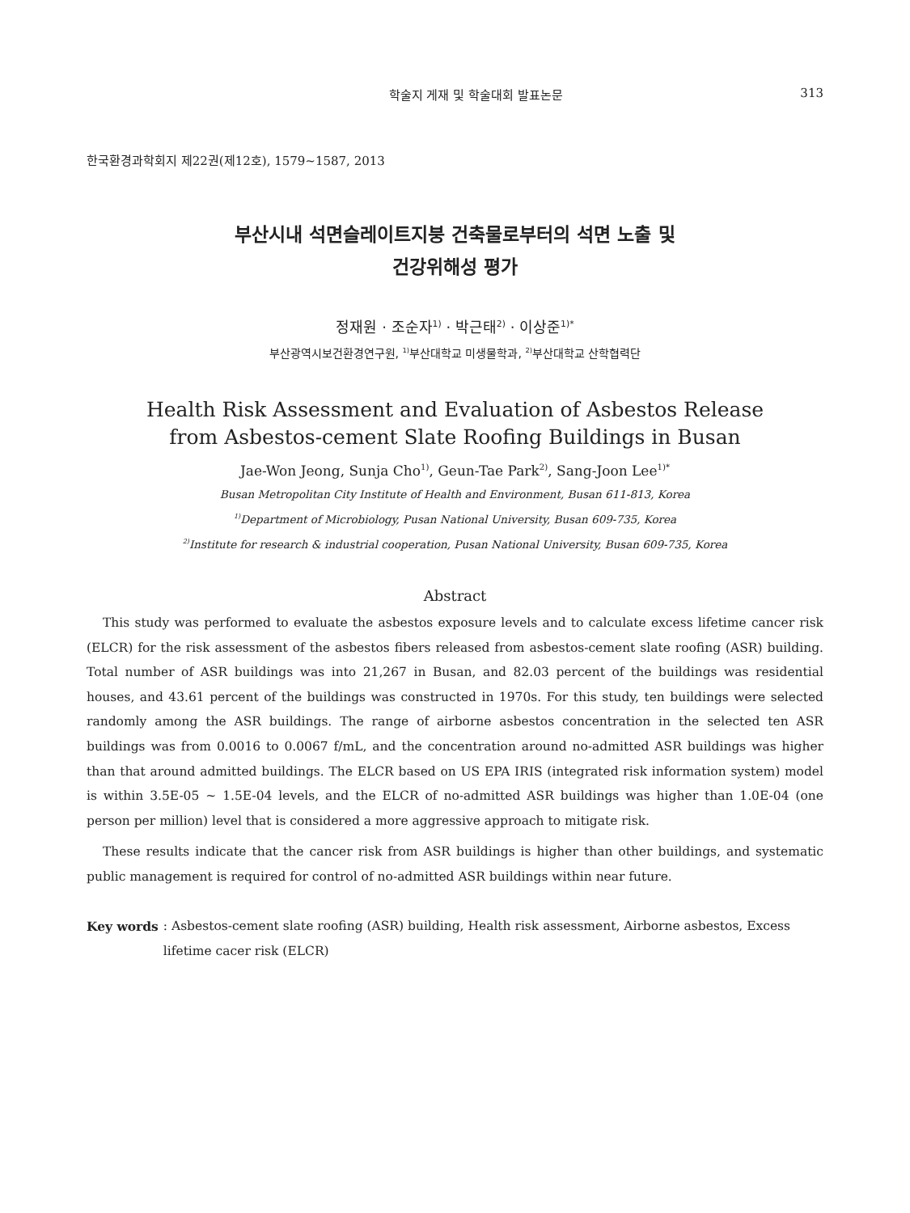학술지 게재 및 학술대회 발표논문 313
한국환경과학회지 제22권(제12호), 1579~1587, 2013
부산시내 석면슬레이트지붕 건축물로부터의 석면 노출 및
건강위해성 평가
정재원 · 조순자<sup>1)</sup> · 박근태<sup>2)</sup> · 이상준<sup>1)*</sup>
부산광역시보건환경연구원, <sup>1)</sup>부산대학교 미생물학과, <sup>2)</sup>부산대학교 산학협력단
Health Risk Assessment and Evaluation of Asbestos Release
from Asbestos-cement Slate Roofing Buildings in Busan
Jae-Won Jeong, Sunja Cho<sup>1)</sup>, Geun-Tae Park<sup>2)</sup>, Sang-Joon Lee<sup>1)*</sup>
Busan Metropolitan City Institute of Health and Environment, Busan 611-813, Korea
<sup>1)</sup> Department of Microbiology, Pusan National University, Busan 609-735, Korea
<sup>2)</sup> Institute for research & industrial cooperation, Pusan National University, Busan 609-735, Korea
Abstract
This study was performed to evaluate the asbestos exposure levels and to calculate excess lifetime cancer risk (ELCR) for the risk assessment of the asbestos fibers released from asbestos-cement slate roofing (ASR) building. Total number of ASR buildings was into 21,267 in Busan, and 82.03 percent of the buildings was residential houses, and 43.61 percent of the buildings was constructed in 1970s. For this study, ten buildings were selected randomly among the ASR buildings. The range of airborne asbestos concentration in the selected ten ASR buildings was from 0.0016 to 0.0067 f/mL, and the concentration around no-admitted ASR buildings was higher than that around admitted buildings. The ELCR based on US EPA IRIS (integrated risk information system) model is within 3.5E-05 ~ 1.5E-04 levels, and the ELCR of no-admitted ASR buildings was higher than 1.0E-04 (one person per million) level that is considered a more aggressive approach to mitigate risk.
These results indicate that the cancer risk from ASR buildings is higher than other buildings, and systematic public management is required for control of no-admitted ASR buildings within near future.
Key words: Asbestos-cement slate roofing (ASR) building, Health risk assessment, Airborne asbestos, Excess lifetime cacer risk (ELCR)